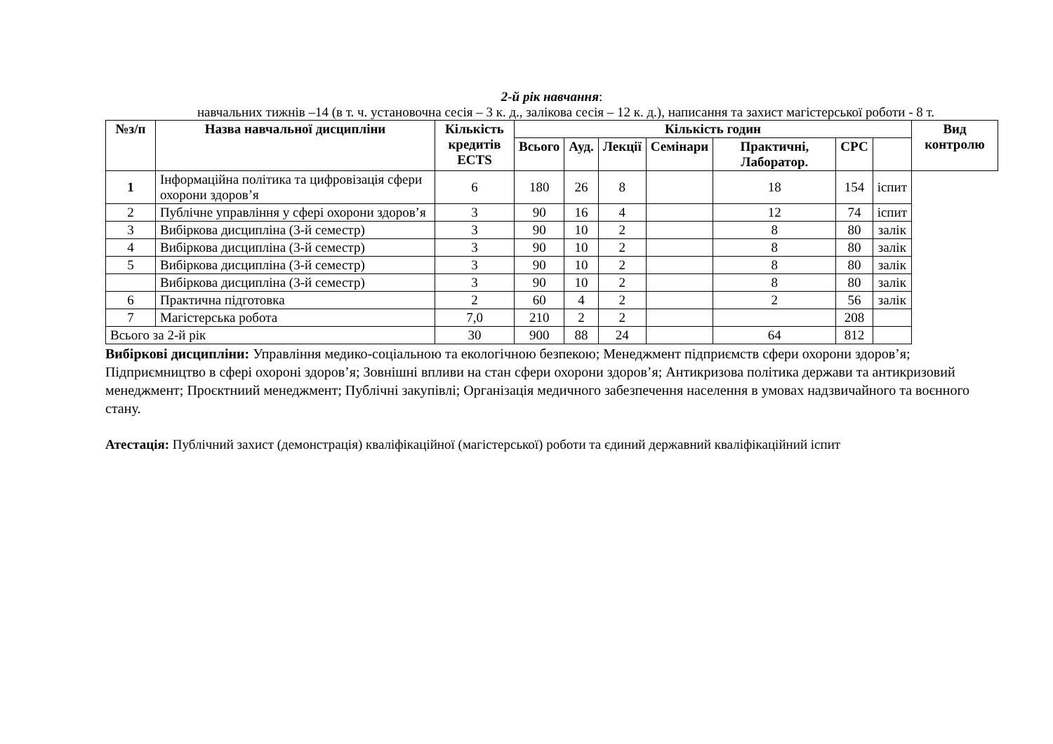2-й рік навчання:
навчальних тижнів –14 (в т. ч. установочна сесія – 3 к. д., залікова сесія – 12 к. д.), написання та захист магістерської роботи - 8 т.
| №з/п | Назва навчальної дисципліни | Кількість кредитів ECTS | Кількість годин | | | | | | | Вид контролю |
| --- | --- | --- | --- | --- | --- | --- | --- | --- | --- | --- |
| | | | Всього | Ауд. | Лекції | Семінари | Практичні, Лаборатор. | СРС | | |
| 1 | Інформаційна політика та цифровізація сфери охорони здоров’я | 6 | 180 | 26 | 8 | | 18 | 154 | іспит | |
| 2 | Публічне управління у сфері охорони здоров’я | 3 | 90 | 16 | 4 | | 12 | 74 | іспит | |
| 3 | Вибіркова дисципліна (3-й семестр) | 3 | 90 | 10 | 2 | | 8 | 80 | залік | |
| 4 | Вибіркова дисципліна (3-й семестр) | 3 | 90 | 10 | 2 | | 8 | 80 | залік | |
| 5 | Вибіркова дисципліна (3-й семестр) | 3 | 90 | 10 | 2 | | 8 | 80 | залік | |
| | Вибіркова дисципліна (3-й семестр) | 3 | 90 | 10 | 2 | | 8 | 80 | залік | |
| 6 | Практична підготовка | 2 | 60 | 4 | 2 | | 2 | 56 | залік | |
| 7 | Магістерська робота | 7,0 | 210 | 2 | 2 | | | 208 | | |
| Всього за 2-й рік | | 30 | 900 | 88 | 24 | | 64 | 812 | | |
Вибіркові дисципліни: Управління медико-соціальною та екологічною безпекою; Менеджмент підприємств сфери охорони здоров’я; Підприємництво в сфері охороні здоров’я; Зовнішні впливи на стан сфери охорони здоров’я; Антикризова політика держави та антикризовий менеджмент; Проєктниий менеджмент; Публічні закупівлі; Організація медичного забезпечення населення в умовах надзвичайного та воєнного стану.
Атестація: Публічний захист (демонстрація) кваліфікаційної (магістерської) роботи та єдиний державний кваліфікаційний іспит